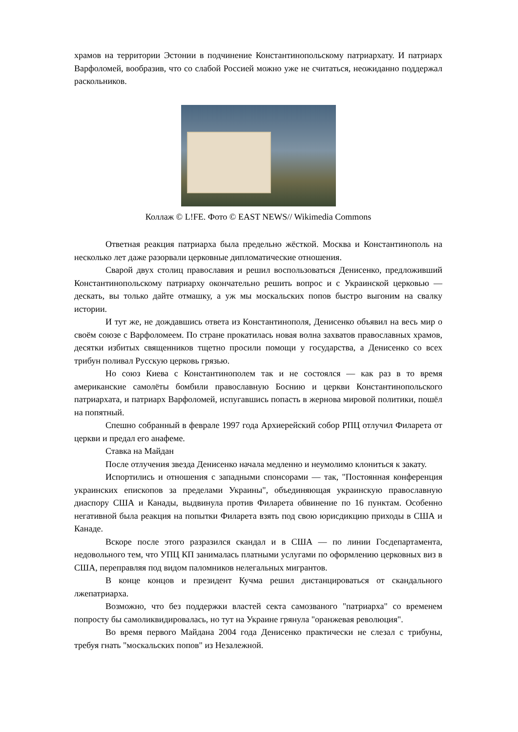храмов на территории Эстонии в подчинение Константинопольскому патриархату. И патриарх Варфоломей, вообразив, что со слабой Россией можно уже не считаться, неожиданно поддержал раскольников.
Коллаж © L!FE. Фото © EAST NEWS// Wikimedia Commons
Ответная реакция патриарха была предельно жёсткой. Москва и Константинополь на несколько лет даже разорвали церковные дипломатические отношения.
Сварой двух столиц православия и решил воспользоваться Денисенко, предложивший Константинопольскому патриарху окончательно решить вопрос и с Украинской церковью — дескать, вы только дайте отмашку, а уж мы москальских попов быстро выгоним на свалку истории.
И тут же, не дождавшись ответа из Константинополя, Денисенко объявил на весь мир о своём союзе с Варфоломеем. По стране прокатилась новая волна захватов православных храмов, десятки избитых священников тщетно просили помощи у государства, а Денисенко со всех трибун поливал Русскую церковь грязью.
Но союз Киева с Константинополем так и не состоялся — как раз в то время американские самолёты бомбили православную Боснию и церкви Константинопольского патриархата, и патриарх Варфоломей, испугавшись попасть в жернова мировой политики, пошёл на попятный.
Спешно собранный в феврале 1997 года Архиерейский собор РПЦ отлучил Филарета от церкви и предал его анафеме.
Ставка на Майдан
После отлучения звезда Денисенко начала медленно и неумолимо клониться к закату.
Испортились и отношения с западными спонсорами — так, "Постоянная конференция украинских епископов за пределами Украины", объединяющая украинскую православную диаспору США и Канады, выдвинула против Филарета обвинение по 16 пунктам. Особенно негативной была реакция на попытки Филарета взять под свою юрисдикцию приходы в США и Канаде.
Вскоре после этого разразился скандал и в США — по линии Госдепартамента, недовольного тем, что УПЦ КП занималась платными услугами по оформлению церковных виз в США, переправляя под видом паломников нелегальных мигрантов.
В конце концов и президент Кучма решил дистанцироваться от скандального лжепатриарха.
Возможно, что без поддержки властей секта самозваного "патриарха" со временем попросту бы самоликвидировалась, но тут на Украине грянула "оранжевая революция".
Во время первого Майдана 2004 года Денисенко практически не слезал с трибуны, требуя гнать "москальских попов" из Незалежной.